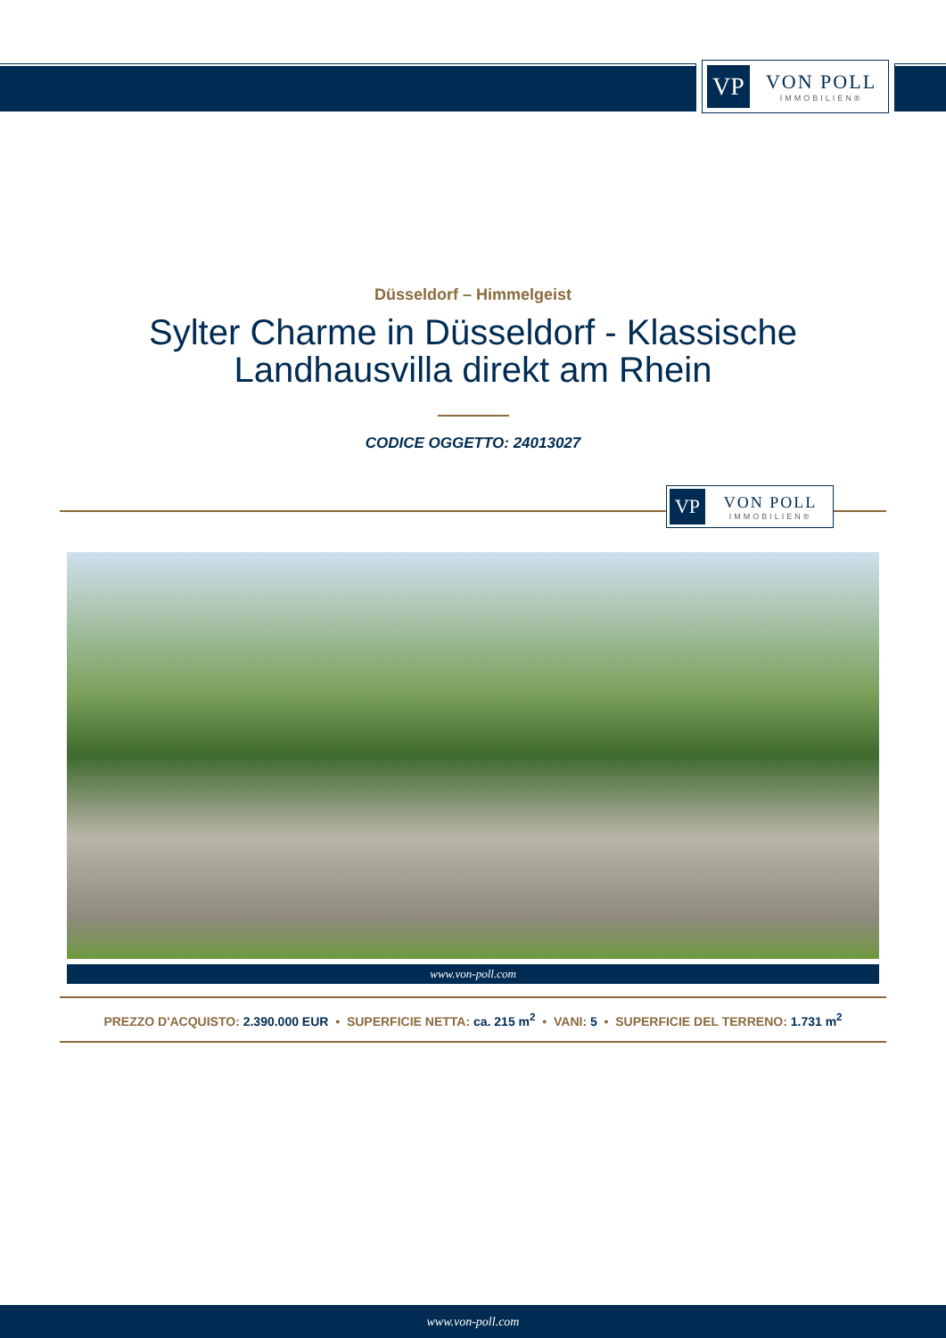VP
VON POLL
IMMOBILIEN®
Düsseldorf – Himmelgeist
Sylter Charme in Düsseldorf - Klassische
Landhausvilla direkt am Rhein
CODICE OGGETTO: 24013027
VP
VON POLL
IMMOBILIEN®
www.von-poll.com
PREZZO D'ACQUISTO: 2.390.000 EUR • SUPERFICIE NETTA: ca. 215 m<sup>2</sup> • VANI: 5 • SUPERFICIE DEL TERRENO: 1.731 m<sup>2</sup>
www.von-poll.com